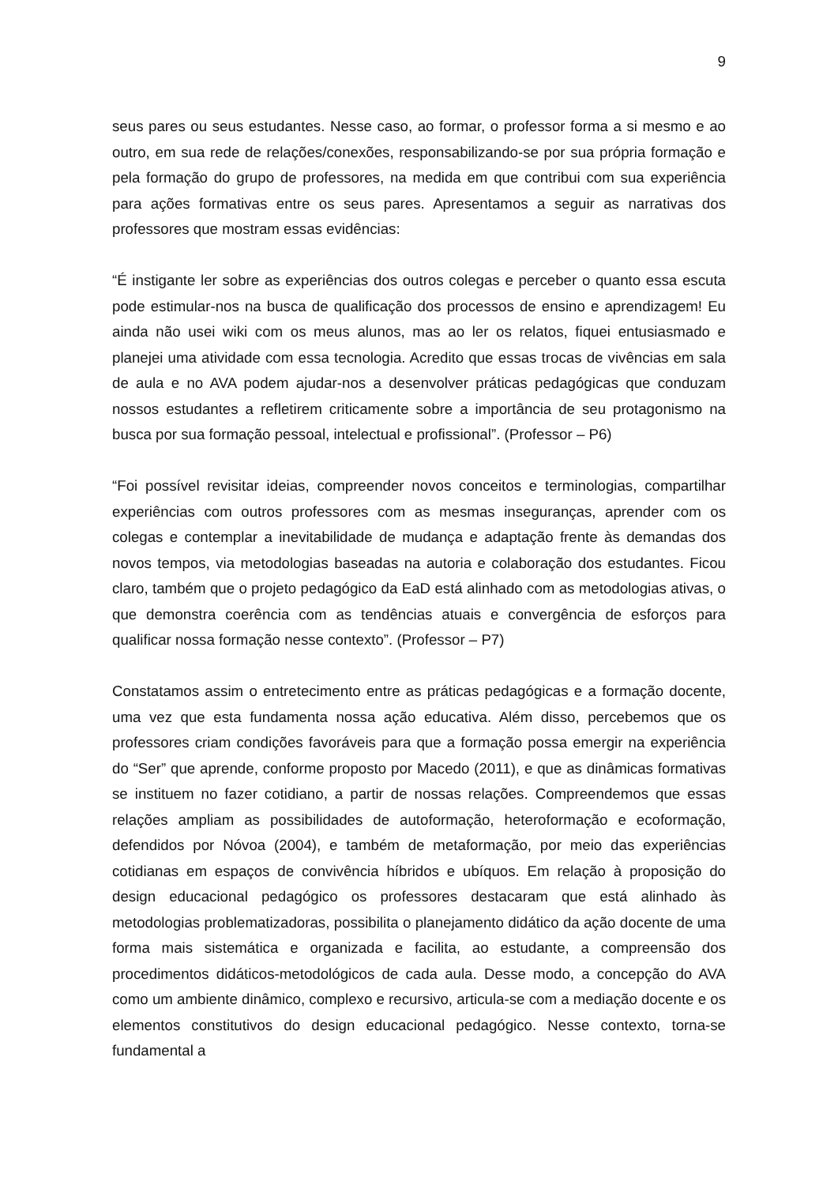9
seus pares ou seus estudantes. Nesse caso, ao formar, o professor forma a si mesmo e ao outro, em sua rede de relações/conexões, responsabilizando-se por sua própria formação e pela formação do grupo de professores, na medida em que contribui com sua experiência para ações formativas entre os seus pares. Apresentamos a seguir as narrativas dos professores que mostram essas evidências:
“É instigante ler sobre as experiências dos outros colegas e perceber o quanto essa escuta pode estimular-nos na busca de qualificação dos processos de ensino e aprendizagem! Eu ainda não usei wiki com os meus alunos, mas ao ler os relatos, fiquei entusiasmado e planejei uma atividade com essa tecnologia. Acredito que essas trocas de vivências em sala de aula e no AVA podem ajudar-nos a desenvolver práticas pedagógicas que conduzam nossos estudantes a refletirem criticamente sobre a importância de seu protagonismo na busca por sua formação pessoal, intelectual e profissional”. (Professor – P6)
“Foi possível revisitar ideias, compreender novos conceitos e terminologias, compartilhar experiências com outros professores com as mesmas inseguranças, aprender com os colegas e contemplar a inevitabilidade de mudança e adaptação frente às demandas dos novos tempos, via metodologias baseadas na autoria e colaboração dos estudantes. Ficou claro, também que o projeto pedagógico da EaD está alinhado com as metodologias ativas, o que demonstra coerência com as tendências atuais e convergência de esforços para qualificar nossa formação nesse contexto”. (Professor – P7)
Constatamos assim o entretecimento entre as práticas pedagógicas e a formação docente, uma vez que esta fundamenta nossa ação educativa. Além disso, percebemos que os professores criam condições favoráveis para que a formação possa emergir na experiência do “Ser” que aprende, conforme proposto por Macedo (2011), e que as dinâmicas formativas se instituem no fazer cotidiano, a partir de nossas relações. Compreendemos que essas relações ampliam as possibilidades de autoformação, heteroformação e ecoformação, defendidos por Nóvoa (2004), e também de metaformação, por meio das experiências cotidianas em espaços de convivência híbridos e ubíquos. Em relação à proposição do design educacional pedagógico os professores destacaram que está alinhado às metodologias problematizadoras, possibilita o planejamento didático da ação docente de uma forma mais sistemática e organizada e facilita, ao estudante, a compreensão dos procedimentos didáticos-metodológicos de cada aula. Desse modo, a concepção do AVA como um ambiente dinâmico, complexo e recursivo, articula-se com a mediação docente e os elementos constitutivos do design educacional pedagógico. Nesse contexto, torna-se fundamental a